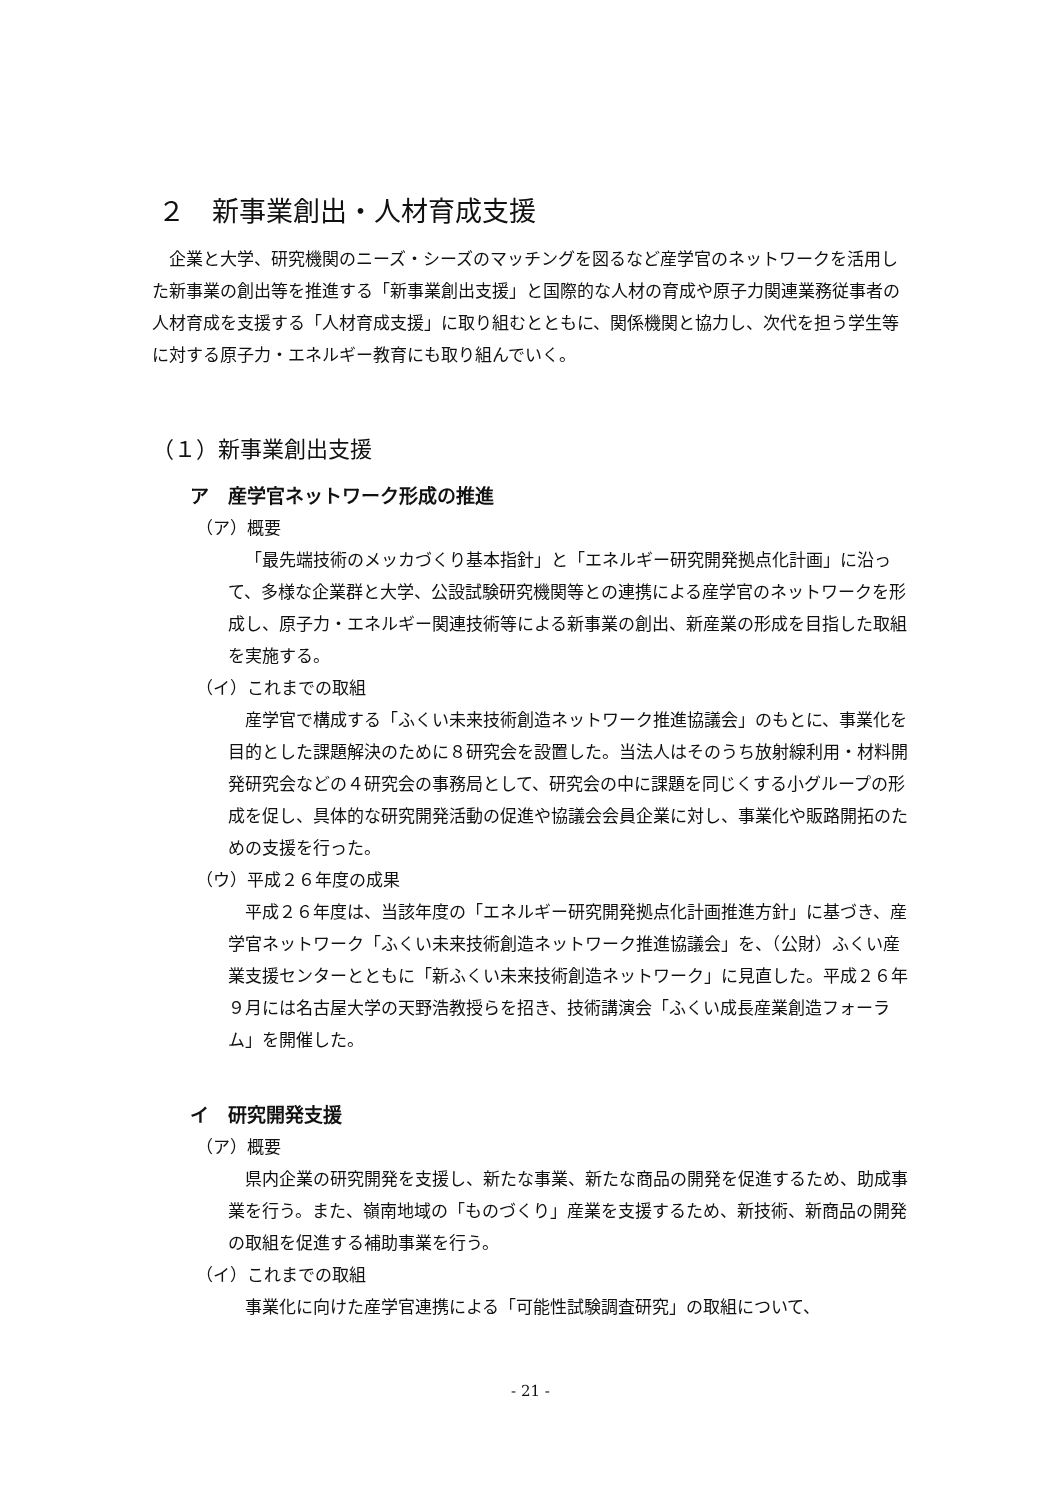２　新事業創出・人材育成支援
企業と大学、研究機関のニーズ・シーズのマッチングを図るなど産学官のネットワークを活用した新事業の創出等を推進する「新事業創出支援」と国際的な人材の育成や原子力関連業務従事者の人材育成を支援する「人材育成支援」に取り組むとともに、関係機関と協力し、次代を担う学生等に対する原子力・エネルギー教育にも取り組んでいく。
（１）新事業創出支援
ア　産学官ネットワーク形成の推進
（ア）概要
「最先端技術のメッカづくり基本指針」と「エネルギー研究開発拠点化計画」に沿って、多様な企業群と大学、公設試験研究機関等との連携による産学官のネットワークを形成し、原子力・エネルギー関連技術等による新事業の創出、新産業の形成を目指した取組を実施する。
（イ）これまでの取組
産学官で構成する「ふくい未来技術創造ネットワーク推進協議会」のもとに、事業化を目的とした課題解決のために８研究会を設置した。当法人はそのうち放射線利用・材料開発研究会などの４研究会の事務局として、研究会の中に課題を同じくする小グループの形成を促し、具体的な研究開発活動の促進や協議会会員企業に対し、事業化や販路開拓のための支援を行った。
（ウ）平成２６年度の成果
平成２６年度は、当該年度の「エネルギー研究開発拠点化計画推進方針」に基づき、産学官ネットワーク「ふくい未来技術創造ネットワーク推進協議会」を、（公財）ふくい産業支援センターとともに「新ふくい未来技術創造ネットワーク」に見直した。平成２６年９月には名古屋大学の天野浩教授らを招き、技術講演会「ふくい成長産業創造フォーラム」を開催した。
イ　研究開発支援
（ア）概要
県内企業の研究開発を支援し、新たな事業、新たな商品の開発を促進するため、助成事業を行う。また、嶺南地域の「ものづくり」産業を支援するため、新技術、新商品の開発の取組を促進する補助事業を行う。
（イ）これまでの取組
事業化に向けた産学官連携による「可能性試験調査研究」の取組について、
- 21 -